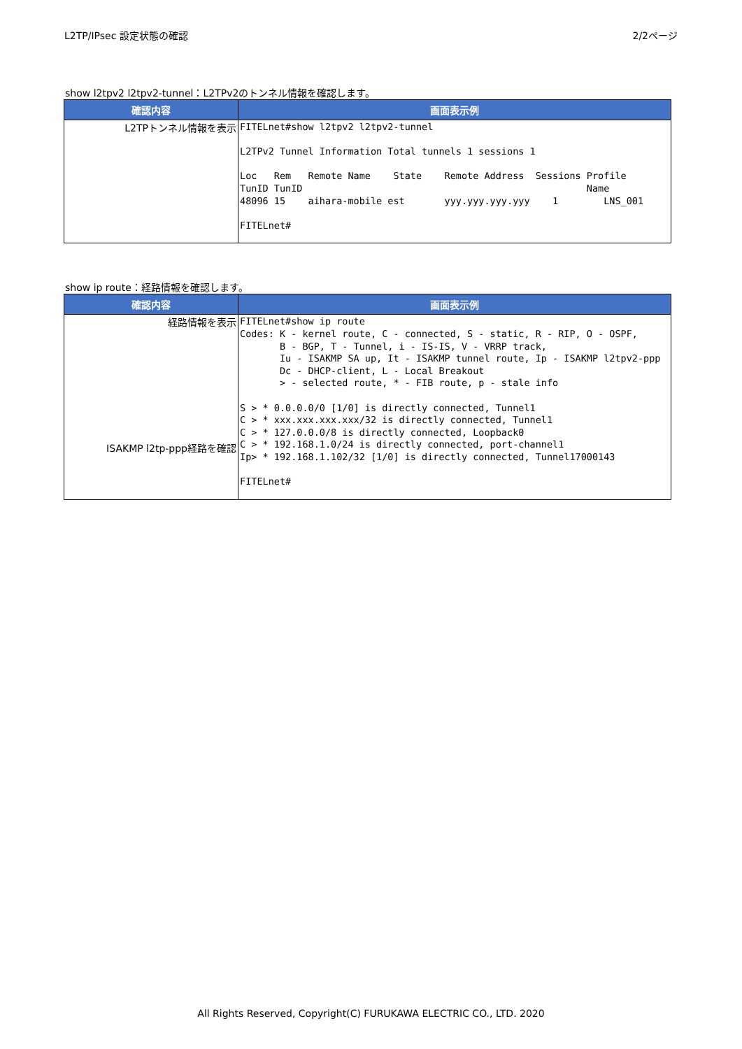L2TP/IPsec 設定状態の確認 2/2ページ
show l2tpv2 l2tpv2-tunnel：L2TPv2のトンネル情報を確認します。
| 確認内容 | 画面表示例 |
| --- | --- |
| L2TPトンネル情報を表示 | FITELnet#show l2tpv2 l2tpv2-tunnel L2TPv2 Tunnel Information Total tunnels 1 sessions 1 Loc Rem Remote Name State Remote Address Sessions Profile TunID TunID Name 48096 15 aihara-mobile est yyy.yyy.yyy.yyy 1 LNS_001 FITELnet# |
show ip route：経路情報を確認します。
| 確認内容 | 画面表示例 |
| --- | --- |
| 経路情報を表示 ISAKMP l2tp-ppp経路を確認 | FITELnet#show ip route Codes: K - kernel route, C - connected, S - static, R - RIP, O - OSPF, B - BGP, T - Tunnel, i - IS-IS, V - VRRP track, Iu - ISAKMP SA up, It - ISAKMP tunnel route, Ip - ISAKMP l2tpv2-ppp Dc - DHCP-client, L - Local Breakout > - selected route, * - FIB route, p - stale info S > * 0.0.0.0/0 [1/0] is directly connected, Tunnel1 C > * xxx.xxx.xxx.xxx/32 is directly connected, Tunnel1 C > * 127.0.0.0/8 is directly connected, Loopback0 C > * 192.168.1.0/24 is directly connected, port-channel1 Ip> * 192.168.1.102/32 [1/0] is directly connected, Tunnel17000143 FITELnet# |
All Rights Reserved, Copyright(C) FURUKAWA ELECTRIC CO., LTD. 2020